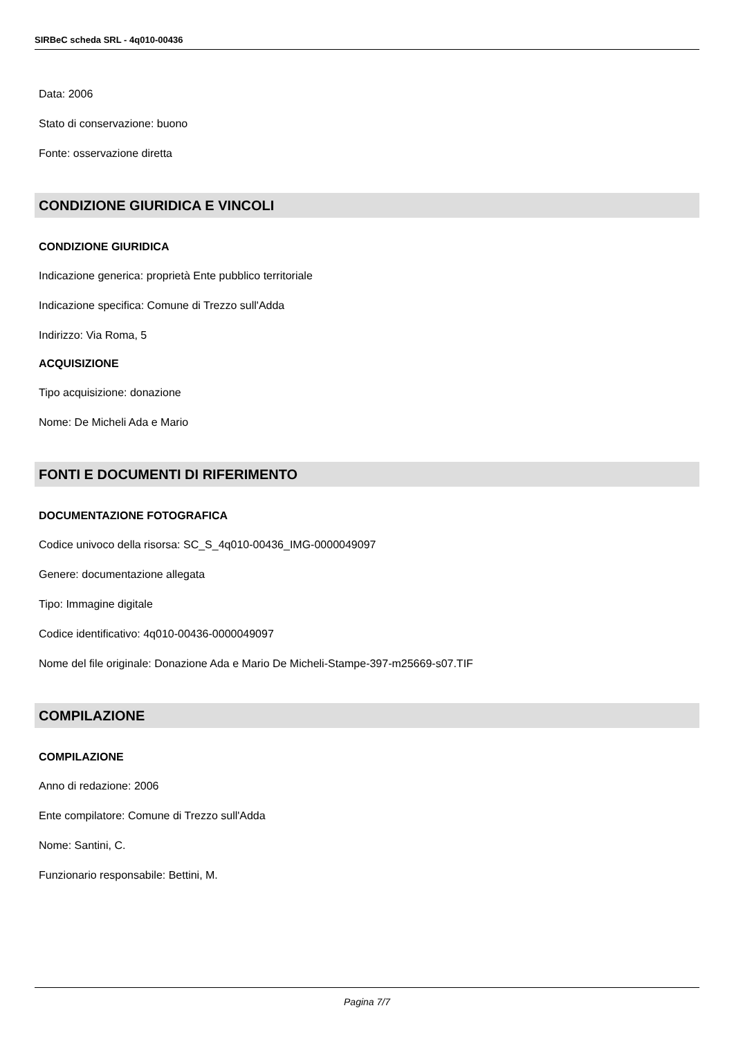SIRBeC scheda SRL - 4q010-00436
Data: 2006
Stato di conservazione: buono
Fonte: osservazione diretta
CONDIZIONE GIURIDICA E VINCOLI
CONDIZIONE GIURIDICA
Indicazione generica: proprietà Ente pubblico territoriale
Indicazione specifica: Comune di Trezzo sull'Adda
Indirizzo: Via Roma, 5
ACQUISIZIONE
Tipo acquisizione: donazione
Nome: De Micheli Ada e Mario
FONTI E DOCUMENTI DI RIFERIMENTO
DOCUMENTAZIONE FOTOGRAFICA
Codice univoco della risorsa: SC_S_4q010-00436_IMG-0000049097
Genere: documentazione allegata
Tipo: Immagine digitale
Codice identificativo: 4q010-00436-0000049097
Nome del file originale: Donazione Ada e Mario De Micheli-Stampe-397-m25669-s07.TIF
COMPILAZIONE
COMPILAZIONE
Anno di redazione: 2006
Ente compilatore: Comune di Trezzo sull'Adda
Nome: Santini, C.
Funzionario responsabile: Bettini, M.
Pagina 7/7